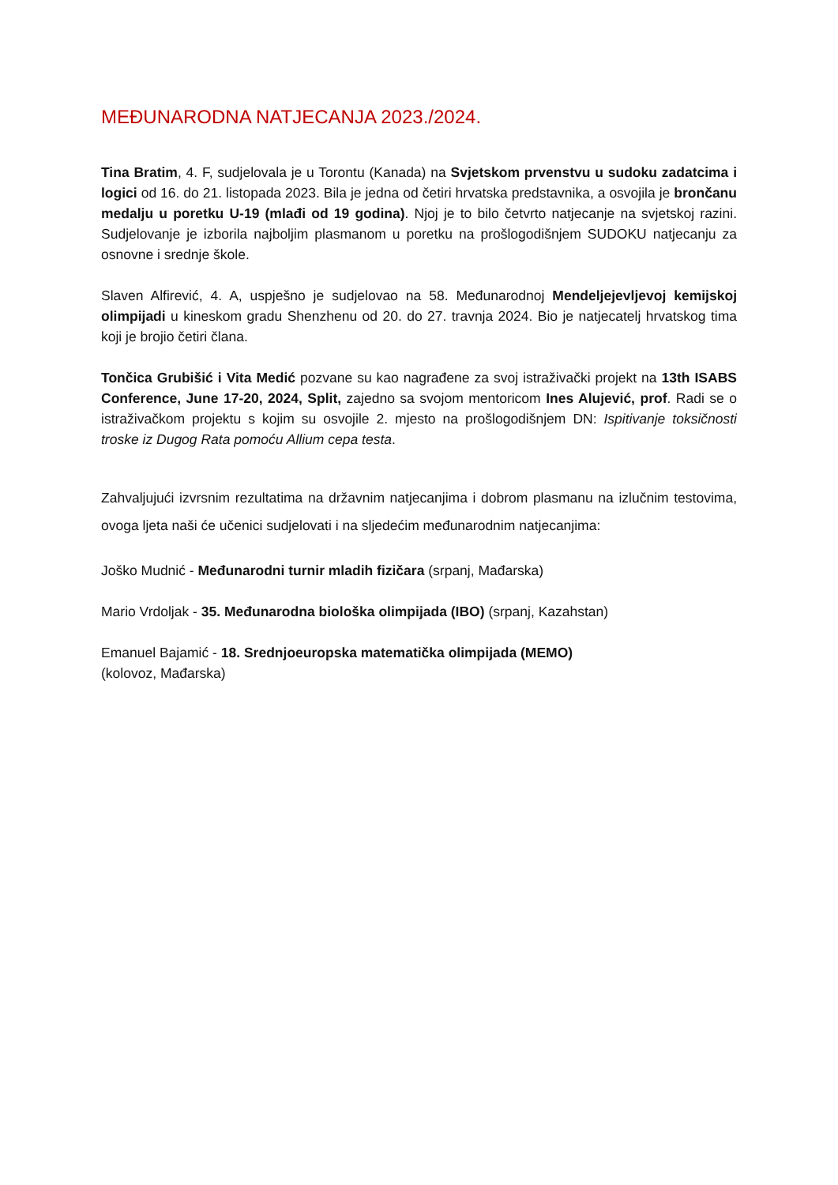MEĐUNARODNA NATJECANJA 2023./2024.
Tina Bratim, 4. F, sudjelovala je u Torontu (Kanada) na Svjetskom prvenstvu u sudoku zadatcima i logici od 16. do 21. listopada 2023. Bila je jedna od četiri hrvatska predstavnika, a osvojila je brončanu medalju u poretku U-19 (mlađi od 19 godina). Njoj je to bilo četvrto natjecanje na svjetskoj razini. Sudjelovanje je izborila najboljim plasmanom u poretku na prošlogodišnjem SUDOKU natjecanju za osnovne i srednje škole.
Slaven Alfirević, 4. A, uspješno je sudjelovao na 58. Međunarodnoj Mendeljejevljevoj kemijskoj olimpijadi u kineskom gradu Shenzhenu od 20. do 27. travnja 2024. Bio je natjecatelj hrvatskog tima koji je brojio četiri člana.
Tončica Grubišić i Vita Medić pozvane su kao nagrađene za svoj istraživački projekt na 13th ISABS Conference, June 17-20, 2024, Split, zajedno sa svojom mentoricom Ines Alujević, prof. Radi se o istraživačkom projektu s kojim su osvojile 2. mjesto na prošlogodišnjem DN: Ispitivanje toksičnosti troske iz Dugog Rata pomoću Allium cepa testa.
Zahvaljujući izvrsnim rezultatima na državnim natjecanjima i dobrom plasmanu na izlučnim testovima, ovoga ljeta naši će učenici sudjelovati i na sljedećim međunarodnim natjecanjima:
Joško Mudnić - Međunarodni turnir mladih fizičara (srpanj, Mađarska)
Mario Vrdoljak - 35. Međunarodna biološka olimpijada (IBO) (srpanj, Kazahstan)
Emanuel Bajamić - 18. Srednjoeuropska matematička olimpijada (MEMO)
(kolovoz, Mađarska)